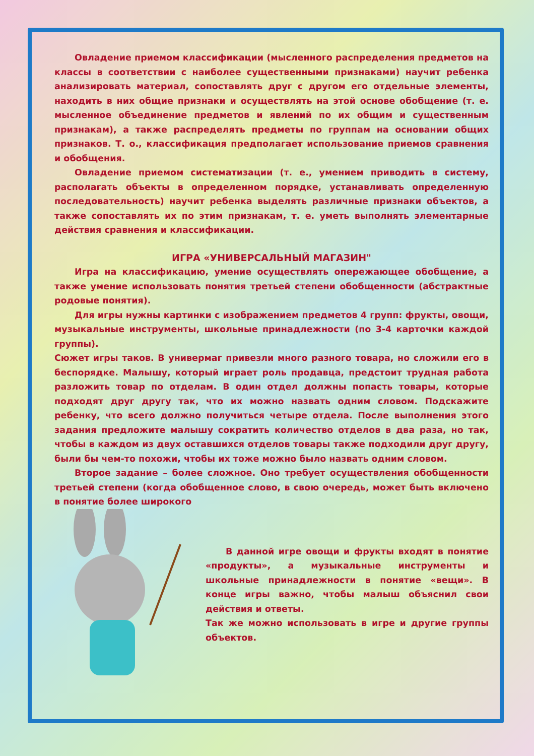Овладение приемом классификации (мысленного распределения предметов на классы в соответствии с наиболее существенными признаками) научит ребенка анализировать материал, сопоставлять друг с другом его отдельные элементы, находить в них общие признаки и осуществлять на этой основе обобщение (т. е. мысленное объединение предметов и явлений по их общим и существенным признакам), а также распределять предметы по группам на основании общих признаков. Т. о., классификация предполагает использование приемов сравнения и обобщения.
Овладение приемом систематизации (т. е., умением приводить в систему, располагать объекты в определенном порядке, устанавливать определенную последовательность) научит ребенка выделять различные признаки объектов, а также сопоставлять их по этим признакам, т. е. уметь выполнять элементарные действия сравнения и классификации.
ИГРА «УНИВЕРСАЛЬНЫЙ МАГАЗИН"
Игра на классификацию, умение осуществлять опережающее обобщение, а также умение использовать понятия третьей степени обобщенности (абстрактные родовые понятия).
Для игры нужны картинки с изображением предметов 4 групп: фрукты, овощи, музыкальные инструменты, школьные принадлежности (по 3-4 карточки каждой группы).
Сюжет игры таков. В универмаг привезли много разного товара, но сложили его в беспорядке. Малышу, который играет роль продавца, предстоит трудная работа разложить товар по отделам. В один отдел должны попасть товары, которые подходят друг другу так, что их можно назвать одним словом. Подскажите ребенку, что всего должно получиться четыре отдела. После выполнения этого задания предложите малышу сократить количество отделов в два раза, но так, чтобы в каждом из двух оставшихся отделов товары также подходили друг другу, были бы чем-то похожи, чтобы их тоже можно было назвать одним словом.
Второе задание – более сложное. Оно требует осуществления обобщенности третьей степени (когда обобщенное слово, в свою очередь, может быть включено в понятие более широкого
В данной игре овощи и фрукты входят в понятие «продукты», а музыкальные инструменты и школьные принадлежности в понятие «вещи». В конце игры важно, чтобы малыш объяснил свои действия и ответы.
Так же можно использовать в игре и другие группы объектов.